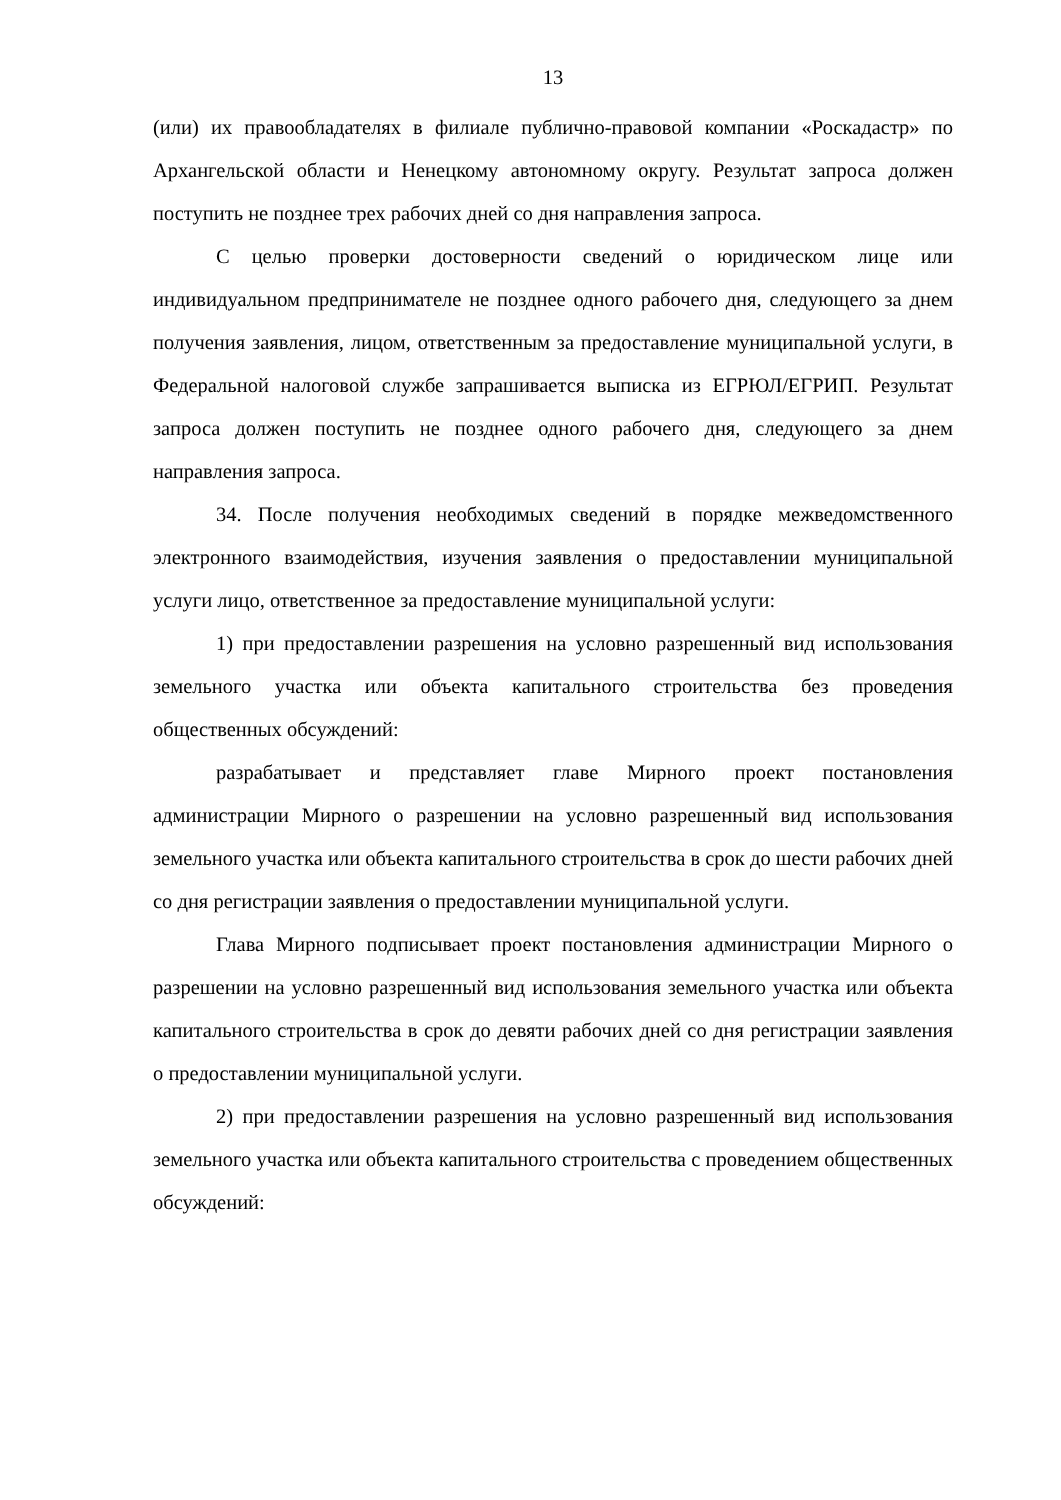13
(или) их правообладателях в филиале публично-правовой компании «Роскадастр» по Архангельской области и Ненецкому автономному округу. Результат запроса должен поступить не позднее трех рабочих дней со дня направления запроса.
С целью проверки достоверности сведений о юридическом лице или индивидуальном предпринимателе не позднее одного рабочего дня, следующего за днем получения заявления, лицом, ответственным за предоставление муниципальной услуги, в Федеральной налоговой службе запрашивается выписка из ЕГРЮЛ/ЕГРИП. Результат запроса должен поступить не позднее одного рабочего дня, следующего за днем направления запроса.
34. После получения необходимых сведений в порядке межведомственного электронного взаимодействия, изучения заявления о предоставлении муниципальной услуги лицо, ответственное за предоставление муниципальной услуги:
1) при предоставлении разрешения на условно разрешенный вид использования земельного участка или объекта капитального строительства без проведения общественных обсуждений:
разрабатывает и представляет главе Мирного проект постановления администрации Мирного о разрешении на условно разрешенный вид использования земельного участка или объекта капитального строительства в срок до шести рабочих дней со дня регистрации заявления о предоставлении муниципальной услуги.
Глава Мирного подписывает проект постановления администрации Мирного о разрешении на условно разрешенный вид использования земельного участка или объекта капитального строительства в срок до девяти рабочих дней со дня регистрации заявления о предоставлении муниципальной услуги.
2) при предоставлении разрешения на условно разрешенный вид использования земельного участка или объекта капитального строительства с проведением общественных обсуждений: